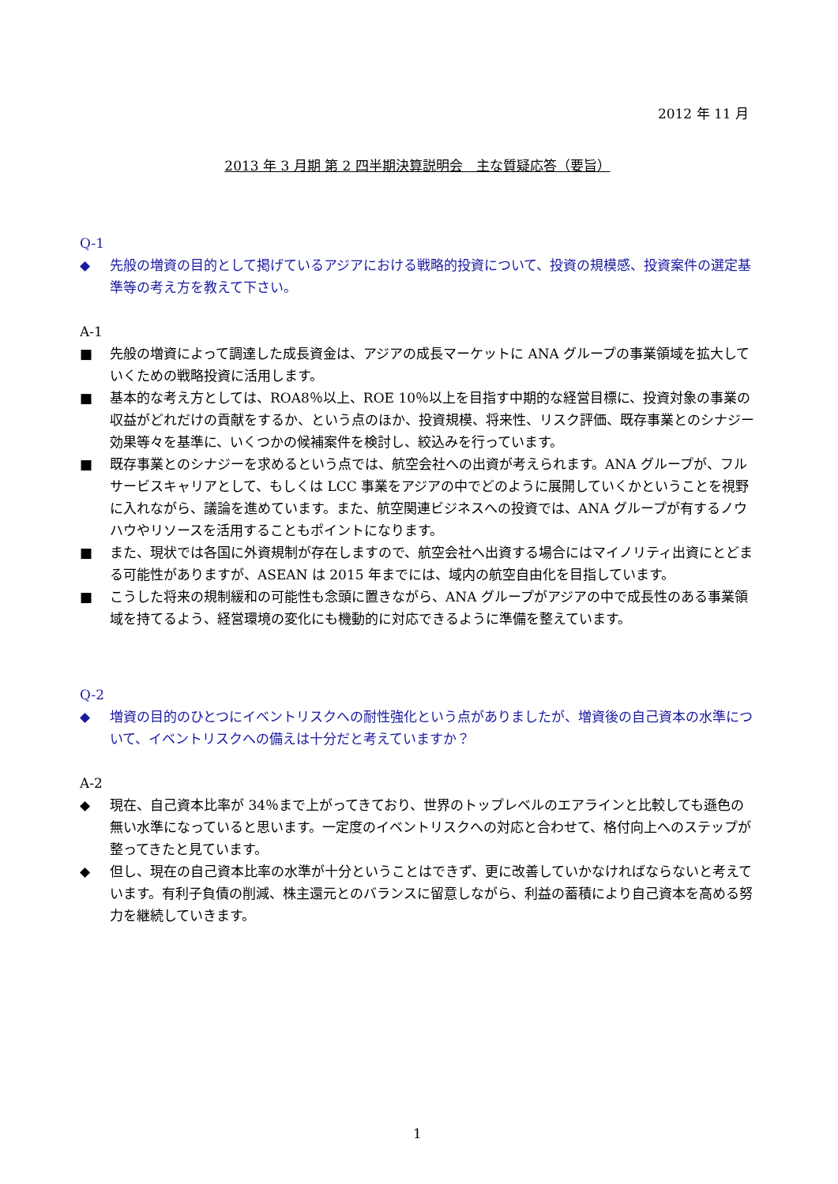2012 年 11 月
2013 年 3 月期 第 2 四半期決算説明会　主な質疑応答（要旨）
Q-1
◆ 先般の増資の目的として掲げているアジアにおける戦略的投資について、投資の規模感、投資案件の選定基準等の考え方を教えて下さい。
A-1
■ 先般の増資によって調達した成長資金は、アジアの成長マーケットに ANA グループの事業領域を拡大していくための戦略投資に活用します。
■ 基本的な考え方としては、ROA8％以上、ROE 10％以上を目指す中期的な経営目標に、投資対象の事業の収益がどれだけの貢献をするか、という点のほか、投資規模、将来性、リスク評価、既存事業とのシナジー効果等々を基準に、いくつかの候補案件を検討し、絞込みを行っています。
■ 既存事業とのシナジーを求めるという点では、航空会社への出資が考えられます。ANA グループが、フルサービスキャリアとして、もしくは LCC 事業をアジアの中でどのように展開していくかということを視野に入れながら、議論を進めています。また、航空関連ビジネスへの投資では、ANA グループが有するノウハウやリソースを活用することもポイントになります。
■ また、現状では各国に外資規制が存在しますので、航空会社へ出資する場合にはマイノリティ出資にとどまる可能性がありますが、ASEAN は 2015 年までには、域内の航空自由化を目指しています。
■ こうした将来の規制緩和の可能性も念頭に置きながら、ANA グループがアジアの中で成長性のある事業領域を持てるよう、経営環境の変化にも機動的に対応できるように準備を整えています。
Q-2
◆ 増資の目的のひとつにイベントリスクへの耐性強化という点がありましたが、増資後の自己資本の水準について、イベントリスクへの備えは十分だと考えていますか？
A-2
◆ 現在、自己資本比率が 34％まで上がってきており、世界のトップレベルのエアラインと比較しても遜色の無い水準になっていると思います。一定度のイベントリスクへの対応と合わせて、格付向上へのステップが整ってきたと見ています。
◆ 但し、現在の自己資本比率の水準が十分ということはできず、更に改善していかなければならないと考えています。有利子負債の削減、株主還元とのバランスに留意しながら、利益の蓄積により自己資本を高める努力を継続していきます。
1